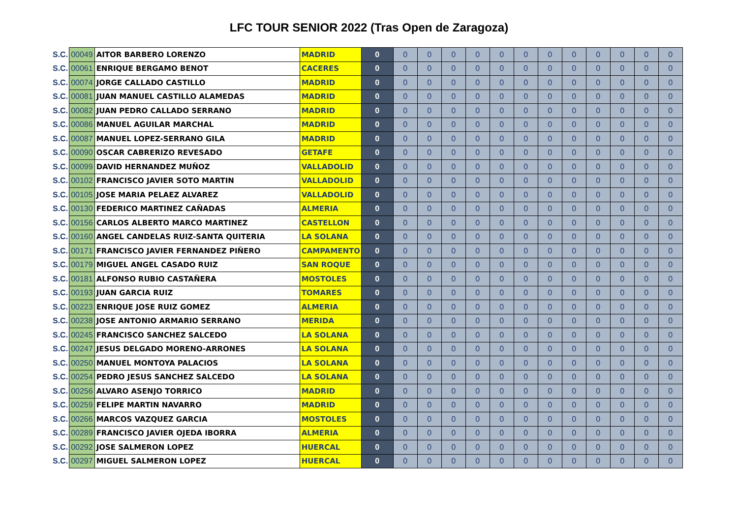LFC TOUR SENIOR 2022 (Tras Open de Zaragoza)
| S.C. | 00049 | AITOR BARBERO LORENZO | MADRID | 0 | 0 | 0 | 0 | 0 | 0 | 0 | 0 | 0 | 0 | 0 | 0 | 0 |
| S.C. | 00061 | ENRIQUE BERGAMO BENOT | CACERES | 0 | 0 | 0 | 0 | 0 | 0 | 0 | 0 | 0 | 0 | 0 | 0 | 0 |
| S.C. | 00074 | JORGE CALLADO CASTILLO | MADRID | 0 | 0 | 0 | 0 | 0 | 0 | 0 | 0 | 0 | 0 | 0 | 0 | 0 |
| S.C. | 00081 | JUAN MANUEL CASTILLO ALAMEDAS | MADRID | 0 | 0 | 0 | 0 | 0 | 0 | 0 | 0 | 0 | 0 | 0 | 0 | 0 |
| S.C. | 00082 | JUAN PEDRO CALLADO SERRANO | MADRID | 0 | 0 | 0 | 0 | 0 | 0 | 0 | 0 | 0 | 0 | 0 | 0 | 0 |
| S.C. | 00086 | MANUEL AGUILAR MARCHAL | MADRID | 0 | 0 | 0 | 0 | 0 | 0 | 0 | 0 | 0 | 0 | 0 | 0 | 0 |
| S.C. | 00087 | MANUEL LOPEZ-SERRANO GILA | MADRID | 0 | 0 | 0 | 0 | 0 | 0 | 0 | 0 | 0 | 0 | 0 | 0 | 0 |
| S.C. | 00090 | OSCAR CABRERIZO REVESADO | GETAFE | 0 | 0 | 0 | 0 | 0 | 0 | 0 | 0 | 0 | 0 | 0 | 0 | 0 |
| S.C. | 00099 | DAVID HERNANDEZ MUÑOZ | VALLADOLID | 0 | 0 | 0 | 0 | 0 | 0 | 0 | 0 | 0 | 0 | 0 | 0 | 0 |
| S.C. | 00102 | FRANCISCO JAVIER SOTO MARTIN | VALLADOLID | 0 | 0 | 0 | 0 | 0 | 0 | 0 | 0 | 0 | 0 | 0 | 0 | 0 |
| S.C. | 00105 | JOSE MARIA PELAEZ ALVAREZ | VALLADOLID | 0 | 0 | 0 | 0 | 0 | 0 | 0 | 0 | 0 | 0 | 0 | 0 | 0 |
| S.C. | 00130 | FEDERICO MARTINEZ CAÑADAS | ALMERIA | 0 | 0 | 0 | 0 | 0 | 0 | 0 | 0 | 0 | 0 | 0 | 0 | 0 |
| S.C. | 00156 | CARLOS ALBERTO MARCO MARTINEZ | CASTELLON | 0 | 0 | 0 | 0 | 0 | 0 | 0 | 0 | 0 | 0 | 0 | 0 | 0 |
| S.C. | 00160 | ANGEL CANDELAS RUIZ-SANTA QUITERIA | LA SOLANA | 0 | 0 | 0 | 0 | 0 | 0 | 0 | 0 | 0 | 0 | 0 | 0 | 0 |
| S.C. | 00171 | FRANCISCO JAVIER FERNANDEZ PIÑERO | CAMPAMENTO | 0 | 0 | 0 | 0 | 0 | 0 | 0 | 0 | 0 | 0 | 0 | 0 | 0 |
| S.C. | 00179 | MIGUEL ANGEL CASADO RUIZ | SAN ROQUE | 0 | 0 | 0 | 0 | 0 | 0 | 0 | 0 | 0 | 0 | 0 | 0 | 0 |
| S.C. | 00181 | ALFONSO RUBIO CASTAÑERA | MOSTOLES | 0 | 0 | 0 | 0 | 0 | 0 | 0 | 0 | 0 | 0 | 0 | 0 | 0 |
| S.C. | 00193 | JUAN GARCIA RUIZ | TOMARES | 0 | 0 | 0 | 0 | 0 | 0 | 0 | 0 | 0 | 0 | 0 | 0 | 0 |
| S.C. | 00223 | ENRIQUE JOSE RUIZ GOMEZ | ALMERIA | 0 | 0 | 0 | 0 | 0 | 0 | 0 | 0 | 0 | 0 | 0 | 0 | 0 |
| S.C. | 00238 | JOSE ANTONIO ARMARIO SERRANO | MERIDA | 0 | 0 | 0 | 0 | 0 | 0 | 0 | 0 | 0 | 0 | 0 | 0 | 0 |
| S.C. | 00245 | FRANCISCO SANCHEZ SALCEDO | LA SOLANA | 0 | 0 | 0 | 0 | 0 | 0 | 0 | 0 | 0 | 0 | 0 | 0 | 0 |
| S.C. | 00247 | JESUS DELGADO MORENO-ARRONES | LA SOLANA | 0 | 0 | 0 | 0 | 0 | 0 | 0 | 0 | 0 | 0 | 0 | 0 | 0 |
| S.C. | 00250 | MANUEL MONTOYA PALACIOS | LA SOLANA | 0 | 0 | 0 | 0 | 0 | 0 | 0 | 0 | 0 | 0 | 0 | 0 | 0 |
| S.C. | 00254 | PEDRO JESUS SANCHEZ SALCEDO | LA SOLANA | 0 | 0 | 0 | 0 | 0 | 0 | 0 | 0 | 0 | 0 | 0 | 0 | 0 |
| S.C. | 00256 | ALVARO ASENJO TORRICO | MADRID | 0 | 0 | 0 | 0 | 0 | 0 | 0 | 0 | 0 | 0 | 0 | 0 | 0 |
| S.C. | 00259 | FELIPE MARTIN NAVARRO | MADRID | 0 | 0 | 0 | 0 | 0 | 0 | 0 | 0 | 0 | 0 | 0 | 0 | 0 |
| S.C. | 00266 | MARCOS VAZQUEZ GARCIA | MOSTOLES | 0 | 0 | 0 | 0 | 0 | 0 | 0 | 0 | 0 | 0 | 0 | 0 | 0 |
| S.C. | 00289 | FRANCISCO JAVIER OJEDA IBORRA | ALMERIA | 0 | 0 | 0 | 0 | 0 | 0 | 0 | 0 | 0 | 0 | 0 | 0 | 0 |
| S.C. | 00292 | JOSE SALMERON LOPEZ | HUERCAL | 0 | 0 | 0 | 0 | 0 | 0 | 0 | 0 | 0 | 0 | 0 | 0 | 0 |
| S.C. | 00297 | MIGUEL SALMERON LOPEZ | HUERCAL | 0 | 0 | 0 | 0 | 0 | 0 | 0 | 0 | 0 | 0 | 0 | 0 | 0 |